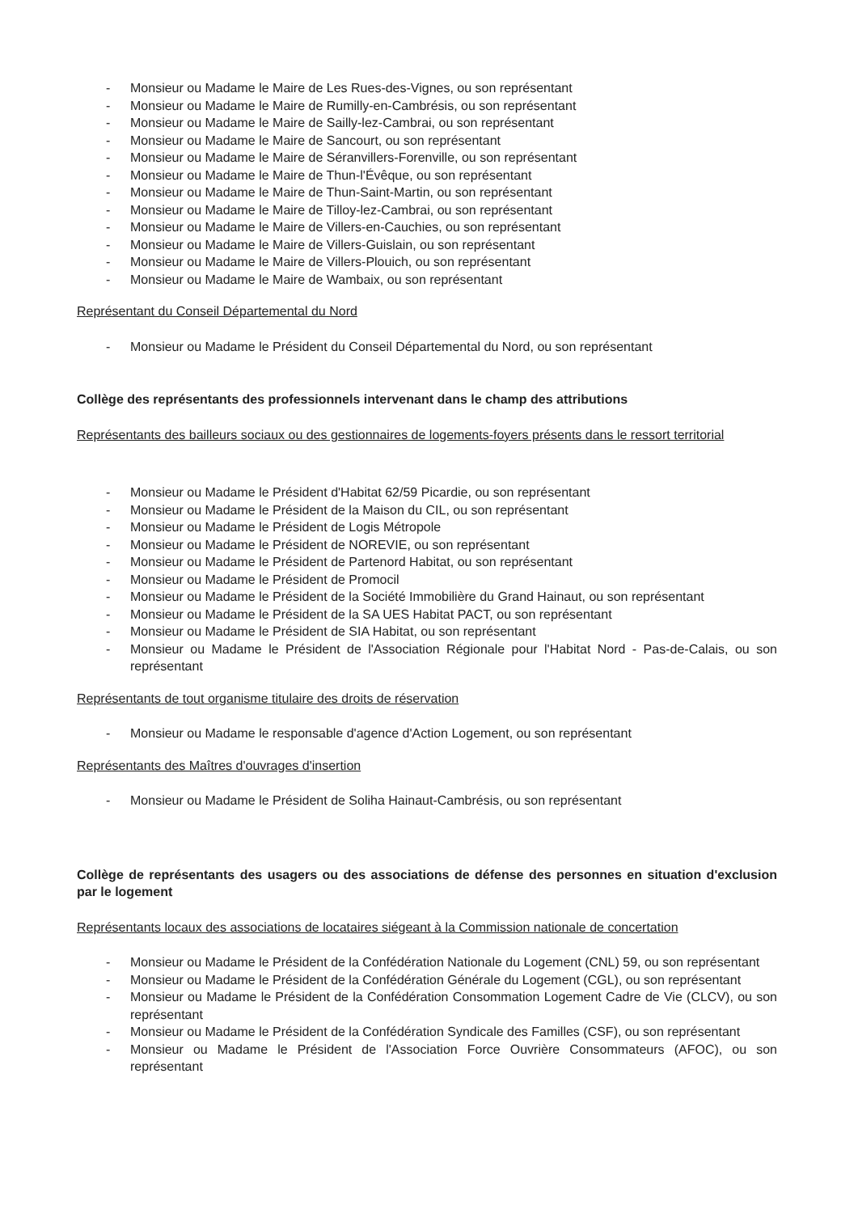- Monsieur ou Madame le Maire de Les Rues-des-Vignes, ou son représentant
- Monsieur ou Madame le Maire de Rumilly-en-Cambrésis, ou son représentant
- Monsieur ou Madame le Maire de Sailly-lez-Cambrai, ou son représentant
- Monsieur ou Madame le Maire de Sancourt, ou son représentant
- Monsieur ou Madame le Maire de Séranvillers-Forenville, ou son représentant
- Monsieur ou Madame le Maire de Thun-l'Évêque, ou son représentant
- Monsieur ou Madame le Maire de Thun-Saint-Martin, ou son représentant
- Monsieur ou Madame le Maire de Tilloy-lez-Cambrai, ou son représentant
- Monsieur ou Madame le Maire de Villers-en-Cauchies, ou son représentant
- Monsieur ou Madame le Maire de Villers-Guislain, ou son représentant
- Monsieur ou Madame le Maire de Villers-Plouich, ou son représentant
- Monsieur ou Madame le Maire de Wambaix, ou son représentant
Représentant du Conseil Départemental du Nord
- Monsieur ou Madame le Président du Conseil Départemental du Nord, ou son représentant
Collège des représentants des professionnels intervenant dans le champ des attributions
Représentants des bailleurs sociaux ou des gestionnaires de logements-foyers présents dans le ressort territorial
- Monsieur ou Madame le Président d'Habitat 62/59 Picardie, ou son représentant
- Monsieur ou Madame le Président de la Maison du CIL, ou son représentant
- Monsieur ou Madame le Président de Logis Métropole
- Monsieur ou Madame le Président de NOREVIE, ou son représentant
- Monsieur ou Madame le Président de Partenord Habitat, ou son représentant
- Monsieur ou Madame le Président de Promocil
- Monsieur ou Madame le Président de la Société Immobilière du Grand Hainaut, ou son représentant
- Monsieur ou Madame le Président de la SA UES Habitat PACT, ou son représentant
- Monsieur ou Madame le Président de SIA Habitat, ou son représentant
- Monsieur ou Madame le Président de l'Association Régionale pour l'Habitat Nord - Pas-de-Calais, ou son représentant
Représentants de tout organisme titulaire des droits de réservation
- Monsieur ou Madame le responsable d'agence d'Action Logement, ou son représentant
Représentants des Maîtres d'ouvrages d'insertion
- Monsieur ou Madame le Président de Soliha Hainaut-Cambrésis, ou son représentant
Collège de représentants des usagers ou des associations de défense des personnes en situation d'exclusion par le logement
Représentants locaux des associations de locataires siégeant à la Commission nationale de concertation
- Monsieur ou Madame le Président de la Confédération Nationale du Logement (CNL) 59, ou son représentant
- Monsieur ou Madame le Président de la Confédération Générale du Logement (CGL), ou son représentant
- Monsieur ou Madame le Président de la Confédération Consommation Logement Cadre de Vie (CLCV), ou son représentant
- Monsieur ou Madame le Président de la Confédération Syndicale des Familles (CSF), ou son représentant
- Monsieur ou Madame le Président de l'Association Force Ouvrière Consommateurs (AFOC), ou son représentant